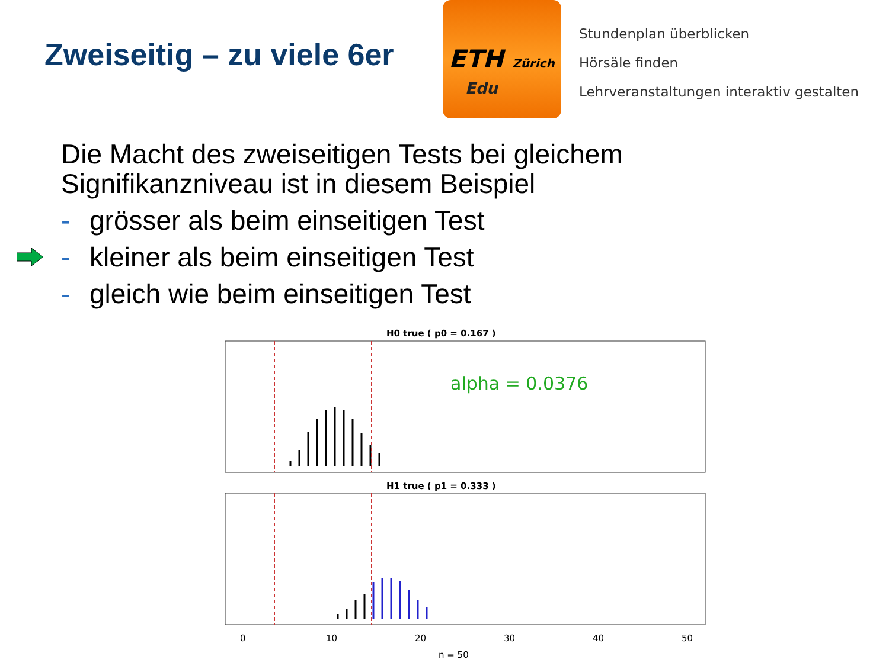Zweiseitig – zu viele 6er
ETH Zürich
Edu
Stundenplan überblicken
Hörsäle finden
Lehrveranstaltungen interaktiv gestalten
Die Macht des zweiseitigen Tests bei gleichem
Signifikanzniveau ist in diesem Beispiel
- grösser als beim einseitigen Test
- kleiner als beim einseitigen Test
- gleich wie beim einseitigen Test
H0 true ( p0 = 0.167 )
alpha = 0.0376
H1 true ( p1 = 0.333 )
0
10
20
30
40
50
n = 50